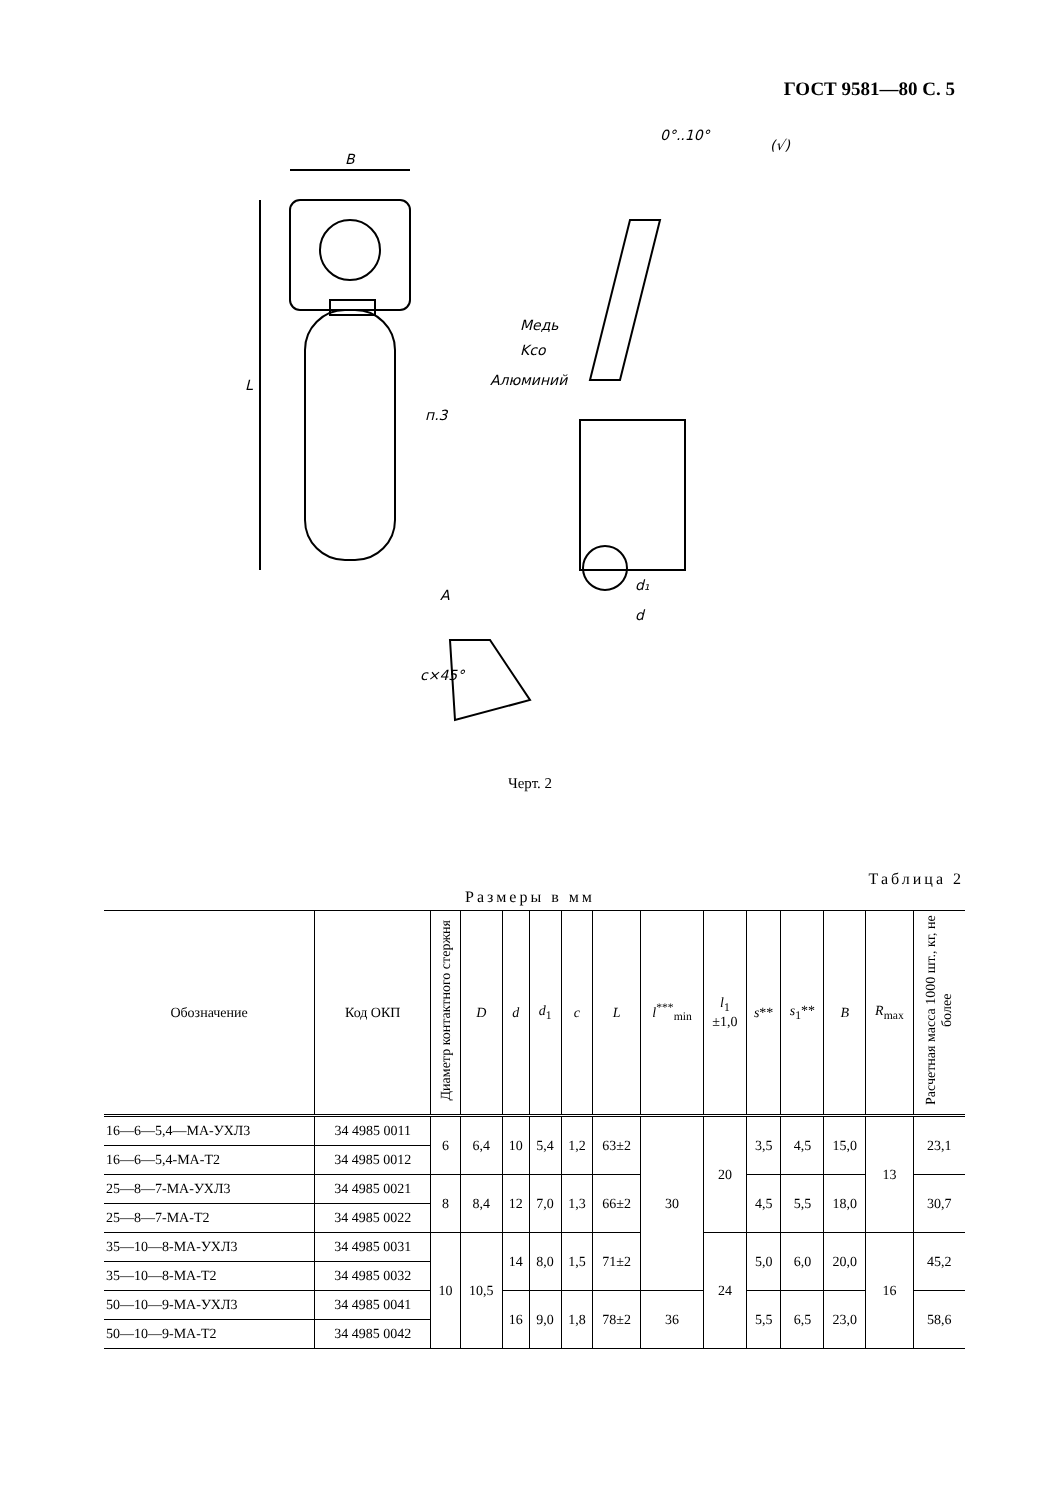ГОСТ 9581—80 С. 5
B
L
0°..10°
(√)
Медь
Kco
Алюминий
п.3
d
d₁
A
c×45°
Черт. 2
Таблица 2
Размеры в мм
| Обозначение | Код ОКП | Диаметр контактного стержня | D | d | d<sub>1</sub> | c | L | l<sup>***</sup><sub>min</sub> | l<sub>1</sub> ±1,0 | s ** | s<sub>1</sub>** | B | R<sub>max</sub> | Расчетная масса 1000 шт., кг, не более |
| --- | --- | --- | --- | --- | --- | --- | --- | --- | --- | --- | --- | --- | --- | --- |
| 16—6—5,4—МА-УХЛ3 | 34 4985 0011 | 6 | 6,4 | 10 | 5,4 | 1,2 | 63±2 | 30 | 20 | 3,5 | 4,5 | 15,0 | 13 | 23,1 |
| 16—6—5,4-МА-Т2 | 34 4985 0012 | | | | | | | | | | | | | |
| 25—8—7-МА-УХЛ3 | 34 4985 0021 | 8 | 8,4 | 12 | 7,0 | 1,3 | 66±2 | | | 4,5 | 5,5 | 18,0 | | 30,7 |
| 25—8—7-МА-Т2 | 34 4985 0022 | | | | | | | | | | | | | |
| 35—10—8-МА-УХЛ3 | 34 4985 0031 | 10 | 10,5 | 14 | 8,0 | 1,5 | 71±2 | | 24 | 5,0 | 6,0 | 20,0 | 16 | 45,2 |
| 35—10—8-МА-Т2 | 34 4985 0032 | | | | | | | | | | | | | |
| 50—10—9-МА-УХЛ3 | 34 4985 0041 | | | 16 | 9,0 | 1,8 | 78±2 | 36 | | 5,5 | 6,5 | 23,0 | | 58,6 |
| 50—10—9-МА-Т2 | 34 4985 0042 | | | | | | | | | | | | | |